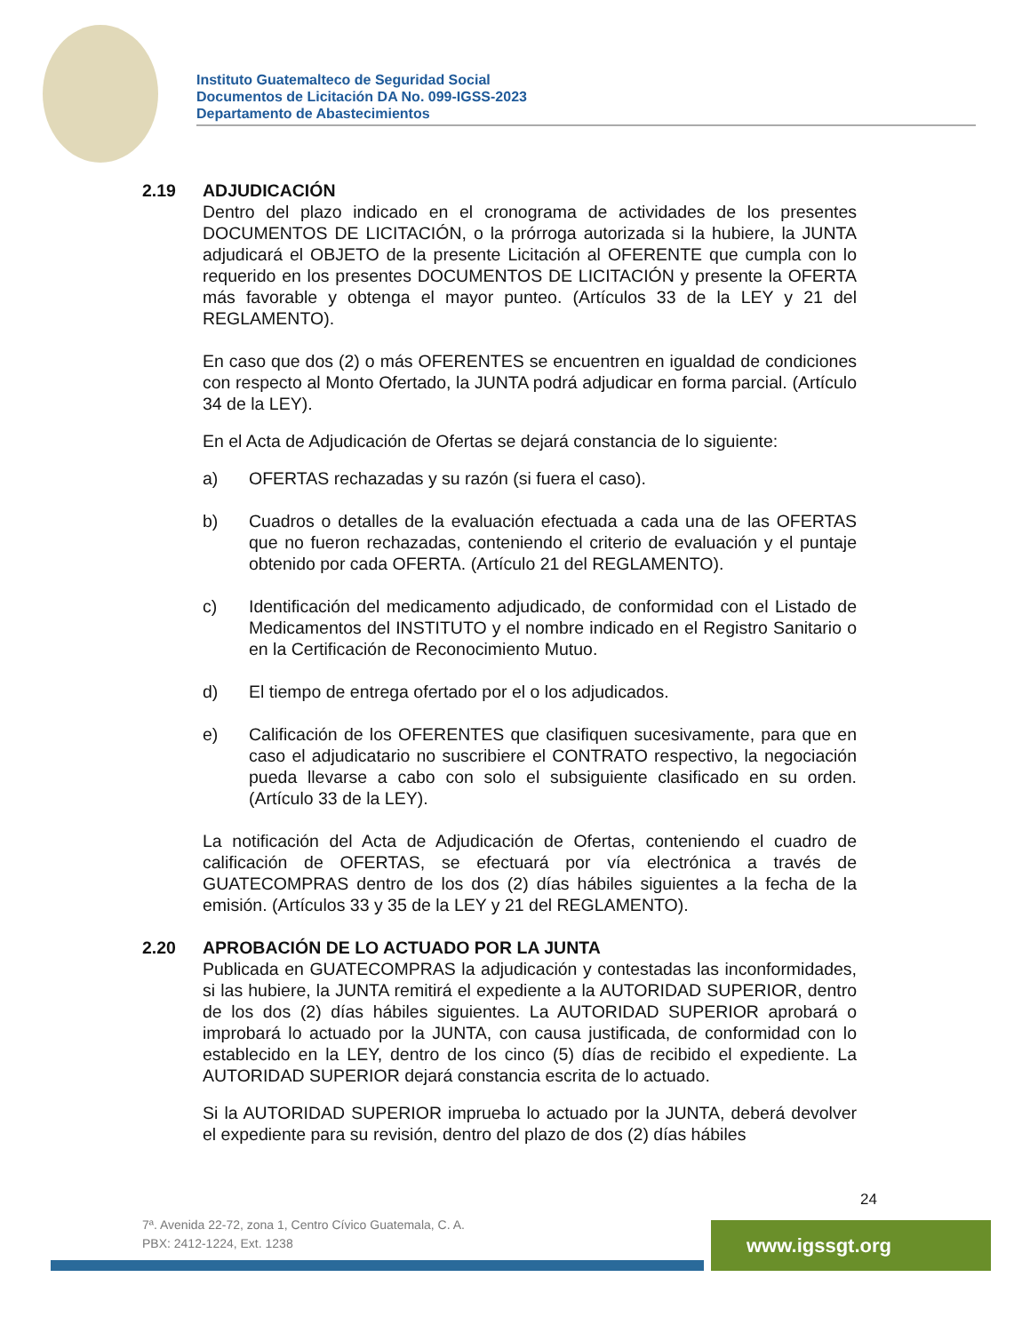Instituto Guatemalteco de Seguridad Social
Documentos de Licitación DA No. 099-IGSS-2023
Departamento de Abastecimientos
2.19 ADJUDICACIÓN
Dentro del plazo indicado en el cronograma de actividades de los presentes DOCUMENTOS DE LICITACIÓN, o la prórroga autorizada si la hubiere, la JUNTA adjudicará el OBJETO de la presente Licitación al OFERENTE que cumpla con lo requerido en los presentes DOCUMENTOS DE LICITACIÓN y presente la OFERTA más favorable y obtenga el mayor punteo. (Artículos 33 de la LEY y 21 del REGLAMENTO).
En caso que dos (2) o más OFERENTES se encuentren en igualdad de condiciones con respecto al Monto Ofertado, la JUNTA podrá adjudicar en forma parcial. (Artículo 34 de la LEY).
En el Acta de Adjudicación de Ofertas se dejará constancia de lo siguiente:
a) OFERTAS rechazadas y su razón (si fuera el caso).
b) Cuadros o detalles de la evaluación efectuada a cada una de las OFERTAS que no fueron rechazadas, conteniendo el criterio de evaluación y el puntaje obtenido por cada OFERTA. (Artículo 21 del REGLAMENTO).
c) Identificación del medicamento adjudicado, de conformidad con el Listado de Medicamentos del INSTITUTO y el nombre indicado en el Registro Sanitario o en la Certificación de Reconocimiento Mutuo.
d) El tiempo de entrega ofertado por el o los adjudicados.
e) Calificación de los OFERENTES que clasifiquen sucesivamente, para que en caso el adjudicatario no suscribiere el CONTRATO respectivo, la negociación pueda llevarse a cabo con solo el subsiguiente clasificado en su orden. (Artículo 33 de la LEY).
La notificación del Acta de Adjudicación de Ofertas, conteniendo el cuadro de calificación de OFERTAS, se efectuará por vía electrónica a través de GUATECOMPRAS dentro de los dos (2) días hábiles siguientes a la fecha de la emisión. (Artículos 33 y 35 de la LEY y 21 del REGLAMENTO).
2.20 APROBACIÓN DE LO ACTUADO POR LA JUNTA
Publicada en GUATECOMPRAS la adjudicación y contestadas las inconformidades, si las hubiere, la JUNTA remitirá el expediente a la AUTORIDAD SUPERIOR, dentro de los dos (2) días hábiles siguientes. La AUTORIDAD SUPERIOR aprobará o improbará lo actuado por la JUNTA, con causa justificada, de conformidad con lo establecido en la LEY, dentro de los cinco (5) días de recibido el expediente. La AUTORIDAD SUPERIOR dejará constancia escrita de lo actuado.
Si la AUTORIDAD SUPERIOR imprueba lo actuado por la JUNTA, deberá devolver el expediente para su revisión, dentro del plazo de dos (2) días hábiles
24
7ª. Avenida 22-72, zona 1, Centro Cívico Guatemala, C. A.
PBX: 2412-1224, Ext. 1238
www.igssgt.org